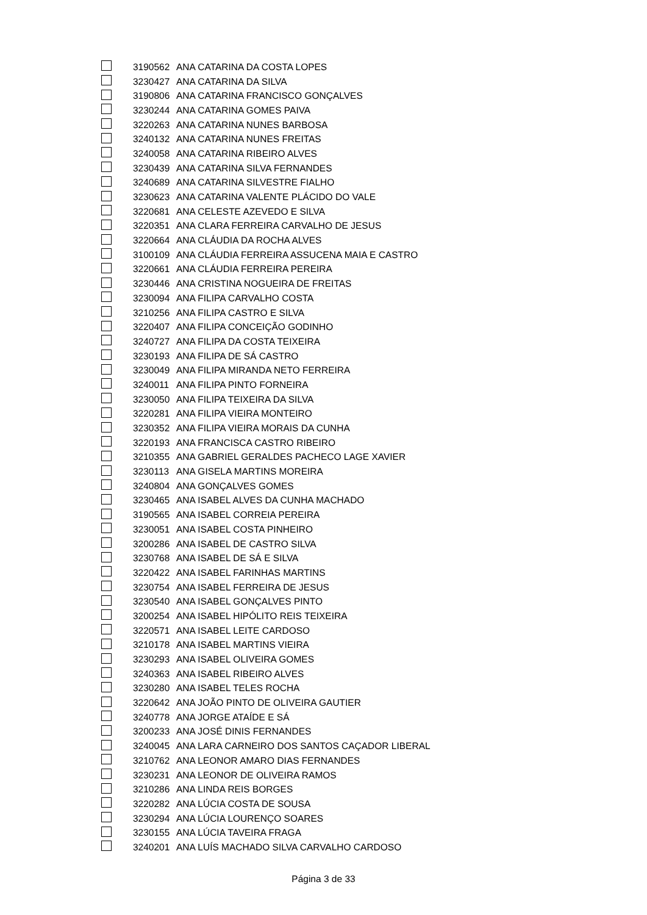| | 3190562 | ANA CATARINA DA COSTA LOPES |
| | 3230427 | ANA CATARINA DA SILVA |
| | 3190806 | ANA CATARINA FRANCISCO GONÇALVES |
| | 3230244 | ANA CATARINA GOMES PAIVA |
| | 3220263 | ANA CATARINA NUNES BARBOSA |
| | 3240132 | ANA CATARINA NUNES FREITAS |
| | 3240058 | ANA CATARINA RIBEIRO ALVES |
| | 3230439 | ANA CATARINA SILVA FERNANDES |
| | 3240689 | ANA CATARINA SILVESTRE FIALHO |
| | 3230623 | ANA CATARINA VALENTE PLÁCIDO DO VALE |
| | 3220681 | ANA CELESTE AZEVEDO E SILVA |
| | 3220351 | ANA CLARA FERREIRA CARVALHO DE JESUS |
| | 3220664 | ANA CLÁUDIA DA ROCHA ALVES |
| | 3100109 | ANA CLÁUDIA FERREIRA ASSUCENA MAIA E CASTRO |
| | 3220661 | ANA CLÁUDIA FERREIRA PEREIRA |
| | 3230446 | ANA CRISTINA NOGUEIRA DE FREITAS |
| | 3230094 | ANA FILIPA CARVALHO COSTA |
| | 3210256 | ANA FILIPA CASTRO E SILVA |
| | 3220407 | ANA FILIPA CONCEIÇÃO GODINHO |
| | 3240727 | ANA FILIPA DA COSTA TEIXEIRA |
| | 3230193 | ANA FILIPA DE SÁ CASTRO |
| | 3230049 | ANA FILIPA MIRANDA NETO FERREIRA |
| | 3240011 | ANA FILIPA PINTO FORNEIRA |
| | 3230050 | ANA FILIPA TEIXEIRA DA SILVA |
| | 3220281 | ANA FILIPA VIEIRA MONTEIRO |
| | 3230352 | ANA FILIPA VIEIRA MORAIS DA CUNHA |
| | 3220193 | ANA FRANCISCA CASTRO RIBEIRO |
| | 3210355 | ANA GABRIEL GERALDES PACHECO LAGE XAVIER |
| | 3230113 | ANA GISELA MARTINS MOREIRA |
| | 3240804 | ANA GONÇALVES GOMES |
| | 3230465 | ANA ISABEL ALVES DA CUNHA MACHADO |
| | 3190565 | ANA ISABEL CORREIA PEREIRA |
| | 3230051 | ANA ISABEL COSTA PINHEIRO |
| | 3200286 | ANA ISABEL DE CASTRO SILVA |
| | 3230768 | ANA ISABEL DE SÁ E SILVA |
| | 3220422 | ANA ISABEL FARINHAS MARTINS |
| | 3230754 | ANA ISABEL FERREIRA DE JESUS |
| | 3230540 | ANA ISABEL GONÇALVES PINTO |
| | 3200254 | ANA ISABEL HIPÓLITO REIS TEIXEIRA |
| | 3220571 | ANA ISABEL LEITE CARDOSO |
| | 3210178 | ANA ISABEL MARTINS VIEIRA |
| | 3230293 | ANA ISABEL OLIVEIRA GOMES |
| | 3240363 | ANA ISABEL RIBEIRO ALVES |
| | 3230280 | ANA ISABEL TELES ROCHA |
| | 3220642 | ANA JOÃO PINTO DE OLIVEIRA GAUTIER |
| | 3240778 | ANA JORGE ATAÍDE E SÁ |
| | 3200233 | ANA JOSÉ DINIS FERNANDES |
| | 3240045 | ANA LARA CARNEIRO DOS SANTOS CAÇADOR LIBERAL |
| | 3210762 | ANA LEONOR AMARO DIAS FERNANDES |
| | 3230231 | ANA LEONOR DE OLIVEIRA RAMOS |
| | 3210286 | ANA LINDA REIS BORGES |
| | 3220282 | ANA LÚCIA COSTA DE SOUSA |
| | 3230294 | ANA LÚCIA LOURENÇO SOARES |
| | 3230155 | ANA LÚCIA TAVEIRA FRAGA |
| | 3240201 | ANA LUÍS MACHADO SILVA CARVALHO CARDOSO |
Página 3 de 33